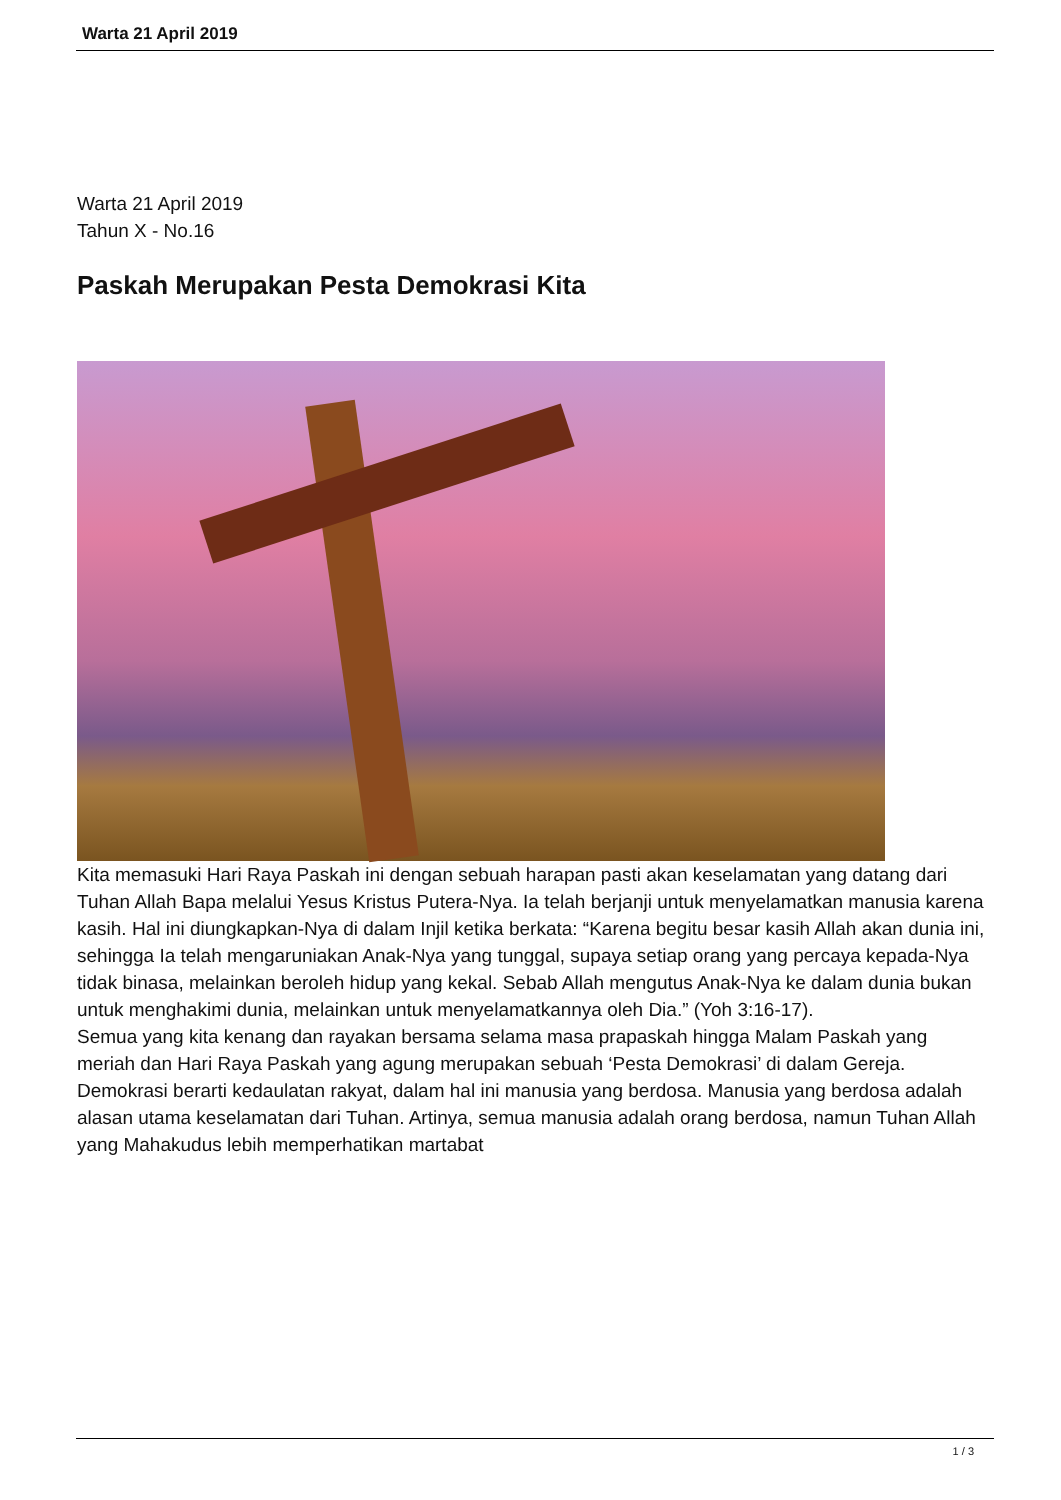Warta 21 April 2019
Warta 21 April 2019
Tahun X - No.16
Paskah Merupakan Pesta Demokrasi Kita
Kita memasuki Hari Raya Paskah ini dengan sebuah harapan pasti akan keselamatan yang datang dari Tuhan Allah Bapa melalui Yesus Kristus Putera-Nya. Ia telah berjanji untuk menyelamatkan manusia karena kasih. Hal ini diungkapkan-Nya di dalam Injil ketika berkata: “Karena begitu besar kasih Allah akan dunia ini, sehingga Ia telah mengaruniakan Anak-Nya yang tunggal, supaya setiap orang yang percaya kepada-Nya tidak binasa, melainkan beroleh hidup yang kekal. Sebab Allah mengutus Anak-Nya ke dalam dunia bukan untuk menghakimi dunia, melainkan untuk menyelamatkannya oleh Dia.” (Yoh 3:16-17).
Semua yang kita kenang dan rayakan bersama selama masa prapaskah hingga Malam Paskah yang meriah dan Hari Raya Paskah yang agung merupakan sebuah ‘Pesta Demokrasi’ di dalam Gereja. Demokrasi berarti kedaulatan rakyat, dalam hal ini manusia yang berdosa. Manusia yang berdosa adalah alasan utama keselamatan dari Tuhan. Artinya, semua manusia adalah orang berdosa, namun Tuhan Allah yang Mahakudus lebih memperhatikan martabat
1 / 3